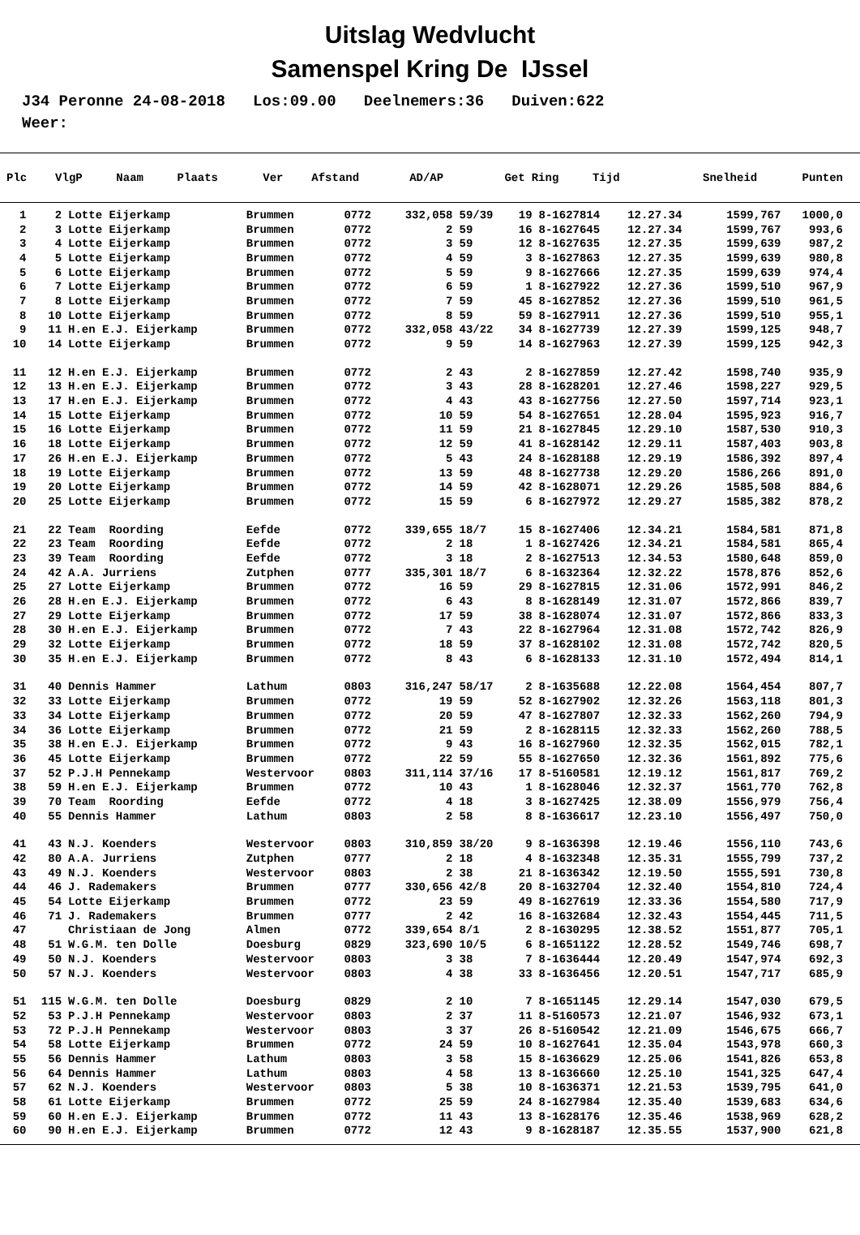Uitslag Wedvlucht
Samenspel Kring De IJssel
J34 Peronne 24-08-2018 Los:09.00 Deelnemers:36 Duiven:622 Weer:
| Plc | VlgP | Naam | Plaats | Ver | Afstand | AD/AP | Get | Ring | Tijd | Snelheid | Punten |
| --- | --- | --- | --- | --- | --- | --- | --- | --- | --- | --- | --- |
| 1 | 2 | Lotte Eijerkamp | Brummen | 0772 | 332,058 | 59/39 | 19 | 8-1627814 | 12.27.34 | 1599,767 | 1000,0 |
| 2 | 3 | Lotte Eijerkamp | Brummen | 0772 | 2 | 59 | 16 | 8-1627645 | 12.27.34 | 1599,767 | 993,6 |
| 3 | 4 | Lotte Eijerkamp | Brummen | 0772 | 3 | 59 | 12 | 8-1627635 | 12.27.35 | 1599,639 | 987,2 |
| 4 | 5 | Lotte Eijerkamp | Brummen | 0772 | 4 | 59 | 3 | 8-1627863 | 12.27.35 | 1599,639 | 980,8 |
| 5 | 6 | Lotte Eijerkamp | Brummen | 0772 | 5 | 59 | 9 | 8-1627666 | 12.27.35 | 1599,639 | 974,4 |
| 6 | 7 | Lotte Eijerkamp | Brummen | 0772 | 6 | 59 | 1 | 8-1627922 | 12.27.36 | 1599,510 | 967,9 |
| 7 | 8 | Lotte Eijerkamp | Brummen | 0772 | 7 | 59 | 45 | 8-1627852 | 12.27.36 | 1599,510 | 961,5 |
| 8 | 10 | Lotte Eijerkamp | Brummen | 0772 | 8 | 59 | 59 | 8-1627911 | 12.27.36 | 1599,510 | 955,1 |
| 9 | 11 | H.en E.J. Eijerkamp | Brummen | 0772 | 332,058 | 43/22 | 34 | 8-1627739 | 12.27.39 | 1599,125 | 948,7 |
| 10 | 14 | Lotte Eijerkamp | Brummen | 0772 | 9 | 59 | 14 | 8-1627963 | 12.27.39 | 1599,125 | 942,3 |
| 11 | 12 | H.en E.J. Eijerkamp | Brummen | 0772 | 2 | 43 | 2 | 8-1627859 | 12.27.42 | 1598,740 | 935,9 |
| 12 | 13 | H.en E.J. Eijerkamp | Brummen | 0772 | 3 | 43 | 28 | 8-1628201 | 12.27.46 | 1598,227 | 929,5 |
| 13 | 17 | H.en E.J. Eijerkamp | Brummen | 0772 | 4 | 43 | 43 | 8-1627756 | 12.27.50 | 1597,714 | 923,1 |
| 14 | 15 | Lotte Eijerkamp | Brummen | 0772 | 10 | 59 | 54 | 8-1627651 | 12.28.04 | 1595,923 | 916,7 |
| 15 | 16 | Lotte Eijerkamp | Brummen | 0772 | 11 | 59 | 21 | 8-1627845 | 12.29.10 | 1587,530 | 910,3 |
| 16 | 18 | Lotte Eijerkamp | Brummen | 0772 | 12 | 59 | 41 | 8-1628142 | 12.29.11 | 1587,403 | 903,8 |
| 17 | 26 | H.en E.J. Eijerkamp | Brummen | 0772 | 5 | 43 | 24 | 8-1628188 | 12.29.19 | 1586,392 | 897,4 |
| 18 | 19 | Lotte Eijerkamp | Brummen | 0772 | 13 | 59 | 48 | 8-1627738 | 12.29.20 | 1586,266 | 891,0 |
| 19 | 20 | Lotte Eijerkamp | Brummen | 0772 | 14 | 59 | 42 | 8-1628071 | 12.29.26 | 1585,508 | 884,6 |
| 20 | 25 | Lotte Eijerkamp | Brummen | 0772 | 15 | 59 | 6 | 8-1627972 | 12.29.27 | 1585,382 | 878,2 |
| 21 | 22 | Team Roording | Eefde | 0772 | 339,655 | 18/7 | 15 | 8-1627406 | 12.34.21 | 1584,581 | 871,8 |
| 22 | 23 | Team Roording | Eefde | 0772 | 2 | 18 | 1 | 8-1627426 | 12.34.21 | 1584,581 | 865,4 |
| 23 | 39 | Team Roording | Eefde | 0772 | 3 | 18 | 2 | 8-1627513 | 12.34.53 | 1580,648 | 859,0 |
| 24 | 42 | A.A. Jurriens | Zutphen | 0777 | 335,301 | 18/7 | 6 | 8-1632364 | 12.32.22 | 1578,876 | 852,6 |
| 25 | 27 | Lotte Eijerkamp | Brummen | 0772 | 16 | 59 | 29 | 8-1627815 | 12.31.06 | 1572,991 | 846,2 |
| 26 | 28 | H.en E.J. Eijerkamp | Brummen | 0772 | 6 | 43 | 8 | 8-1628149 | 12.31.07 | 1572,866 | 839,7 |
| 27 | 29 | Lotte Eijerkamp | Brummen | 0772 | 17 | 59 | 38 | 8-1628074 | 12.31.07 | 1572,866 | 833,3 |
| 28 | 30 | H.en E.J. Eijerkamp | Brummen | 0772 | 7 | 43 | 22 | 8-1627964 | 12.31.08 | 1572,742 | 826,9 |
| 29 | 32 | Lotte Eijerkamp | Brummen | 0772 | 18 | 59 | 37 | 8-1628102 | 12.31.08 | 1572,742 | 820,5 |
| 30 | 35 | H.en E.J. Eijerkamp | Brummen | 0772 | 8 | 43 | 6 | 8-1628133 | 12.31.10 | 1572,494 | 814,1 |
| 31 | 40 | Dennis Hammer | Lathum | 0803 | 316,247 | 58/17 | 2 | 8-1635688 | 12.22.08 | 1564,454 | 807,7 |
| 32 | 33 | Lotte Eijerkamp | Brummen | 0772 | 19 | 59 | 52 | 8-1627902 | 12.32.26 | 1563,118 | 801,3 |
| 33 | 34 | Lotte Eijerkamp | Brummen | 0772 | 20 | 59 | 47 | 8-1627807 | 12.32.33 | 1562,260 | 794,9 |
| 34 | 36 | Lotte Eijerkamp | Brummen | 0772 | 21 | 59 | 2 | 8-1628115 | 12.32.33 | 1562,260 | 788,5 |
| 35 | 38 | H.en E.J. Eijerkamp | Brummen | 0772 | 9 | 43 | 16 | 8-1627960 | 12.32.35 | 1562,015 | 782,1 |
| 36 | 45 | Lotte Eijerkamp | Brummen | 0772 | 22 | 59 | 55 | 8-1627650 | 12.32.36 | 1561,892 | 775,6 |
| 37 | 52 | P.J.H Pennekamp | Westervoor | 0803 | 311,114 | 37/16 | 17 | 8-5160581 | 12.19.12 | 1561,817 | 769,2 |
| 38 | 59 | H.en E.J. Eijerkamp | Brummen | 0772 | 10 | 43 | 1 | 8-1628046 | 12.32.37 | 1561,770 | 762,8 |
| 39 | 70 | Team Roording | Eefde | 0772 | 4 | 18 | 3 | 8-1627425 | 12.38.09 | 1556,979 | 756,4 |
| 40 | 55 | Dennis Hammer | Lathum | 0803 | 2 | 58 | 8 | 8-1636617 | 12.23.10 | 1556,497 | 750,0 |
| 41 | 43 | N.J. Koenders | Westervoor | 0803 | 310,859 | 38/20 | 9 | 8-1636398 | 12.19.46 | 1556,110 | 743,6 |
| 42 | 80 | A.A. Jurriens | Zutphen | 0777 | 2 | 18 | 4 | 8-1632348 | 12.35.31 | 1555,799 | 737,2 |
| 43 | 49 | N.J. Koenders | Westervoor | 0803 | 2 | 38 | 21 | 8-1636342 | 12.19.50 | 1555,591 | 730,8 |
| 44 | 46 | J. Rademakers | Brummen | 0777 | 330,656 | 42/8 | 20 | 8-1632704 | 12.32.40 | 1554,810 | 724,4 |
| 45 | 54 | Lotte Eijerkamp | Brummen | 0772 | 23 | 59 | 49 | 8-1627619 | 12.33.36 | 1554,580 | 717,9 |
| 46 | 71 | J. Rademakers | Brummen | 0777 | 2 | 42 | 16 | 8-1632684 | 12.32.43 | 1554,445 | 711,5 |
| 47 | | Christiaan de Jong | Almen | 0772 | 339,654 | 8/1 | 2 | 8-1630295 | 12.38.52 | 1551,877 | 705,1 |
| 48 | 51 | W.G.M. ten Dolle | Doesburg | 0829 | 323,690 | 10/5 | 6 | 8-1651122 | 12.28.52 | 1549,746 | 698,7 |
| 49 | 50 | N.J. Koenders | Westervoor | 0803 | 3 | 38 | 7 | 8-1636444 | 12.20.49 | 1547,974 | 692,3 |
| 50 | 57 | N.J. Koenders | Westervoor | 0803 | 4 | 38 | 33 | 8-1636456 | 12.20.51 | 1547,717 | 685,9 |
| 51 | 115 | W.G.M. ten Dolle | Doesburg | 0829 | 2 | 10 | 7 | 8-1651145 | 12.29.14 | 1547,030 | 679,5 |
| 52 | 53 | P.J.H Pennekamp | Westervoor | 0803 | 2 | 37 | 11 | 8-5160573 | 12.21.07 | 1546,932 | 673,1 |
| 53 | 72 | P.J.H Pennekamp | Westervoor | 0803 | 3 | 37 | 26 | 8-5160542 | 12.21.09 | 1546,675 | 666,7 |
| 54 | 58 | Lotte Eijerkamp | Brummen | 0772 | 24 | 59 | 10 | 8-1627641 | 12.35.04 | 1543,978 | 660,3 |
| 55 | 56 | Dennis Hammer | Lathum | 0803 | 3 | 58 | 15 | 8-1636629 | 12.25.06 | 1541,826 | 653,8 |
| 56 | 64 | Dennis Hammer | Lathum | 0803 | 4 | 58 | 13 | 8-1636660 | 12.25.10 | 1541,325 | 647,4 |
| 57 | 62 | N.J. Koenders | Westervoor | 0803 | 5 | 38 | 10 | 8-1636371 | 12.21.53 | 1539,795 | 641,0 |
| 58 | 61 | Lotte Eijerkamp | Brummen | 0772 | 25 | 59 | 24 | 8-1627984 | 12.35.40 | 1539,683 | 634,6 |
| 59 | 60 | H.en E.J. Eijerkamp | Brummen | 0772 | 11 | 43 | 13 | 8-1628176 | 12.35.46 | 1538,969 | 628,2 |
| 60 | 90 | H.en E.J. Eijerkamp | Brummen | 0772 | 12 | 43 | 9 | 8-1628187 | 12.35.55 | 1537,900 | 621,8 |